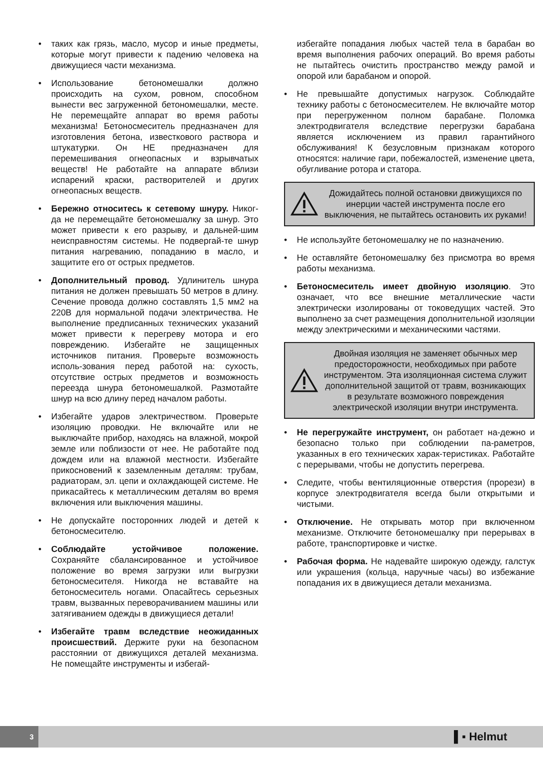• таких как грязь, масло, мусор и иные предметы, которые могут привести к падению человека на движущиеся части механизма.
• Использование бетономешалки должно происходить на сухом, ровном, способном вынести вес загруженной бетономешалки, месте. Не перемещайте аппарат во время работы механизма! Бетоносмеситель предназначен для изготовления бетона, известкового раствора и штукатурки. Он НЕ предназначен для перемешивания огнеопасных и взрывчатых веществ! Не работайте на аппарате вблизи испарений краски, растворителей и других огнеопасных веществ.
• Бережно относитесь к сетевому шнуру. Никог-да не перемещайте бетономешалку за шнур. Это может привести к его разрыву, и дальней-шим неисправностям системы. Не подвергай-те шнур питания нагреванию, попаданию в масло, и защитите его от острых предметов.
• Дополнительный провод. Удлинитель шнура питания не должен превышать 50 метров в длину. Сечение провода должно составлять 1,5 мм2 на 220В для нормальной подачи электричества. Не выполнение предписанных технических указаний может привести к перегреву мотора и его повреждению. Избегайте не защищенных источников питания. Проверьте возможность исполь-зования перед работой на: сухость, отсутствие острых предметов и возможность переезда шнура бетономешалкой. Размотайте шнур на всю длину перед началом работы.
• Избегайте ударов электричеством. Проверьте изоляцию проводки. Не включайте или не выключайте прибор, находясь на влажной, мокрой земле или поблизости от нее. Не работайте под дождем или на влажной местности. Избегайте прикосновений к заземленным деталям: трубам, радиаторам, эл. цепи и охлаждающей системе. Не прикасайтесь к металлическим деталям во время включения или выключения машины.
• Не допускайте посторонних людей и детей к бетоносмесителю.
• Соблюдайте устойчивое положение. Сохраняйте сбалансированное и устойчивое положение во время загрузки или выгрузки бетоносмесителя. Никогда не вставайте на бетоносмеситель ногами. Опасайтесь серьезных травм, вызванных переворачиванием машины или затягиванием одежды в движущиеся детали!
• Избегайте травм вследствие неожиданных происшествий. Держите руки на безопасном расстоянии от движущихся деталей механизма. Не помещайте инструменты и избегай-
избегайте попадания любых частей тела в барабан во время выполнения рабочих операций. Во время работы не пытайтесь очистить пространство между рамой и опорой или барабаном и опорой.
• Не превышайте допустимых нагрузок. Соблюдайте технику работы с бетоносмесителем. Не включайте мотор при перегруженном полном барабане. Поломка электродвигателя вследствие перегрузки барабана является исключением из правил гарантийного обслуживания! К безусловным признакам которого относятся: наличие гари, побежалостей, изменение цвета, обугливание ротора и статора.
Дожидайтесь полной остановки движущихся по инерции частей инструмента после его выключения, не пытайтесь остановить их руками!
• Не используйте бетономешалку не по назначению.
• Не оставляйте бетономешалку без присмотра во время работы механизма.
• Бетоносмеситель имеет двойную изоляцию. Это означает, что все внешние металлические части электрически изолированы от токоведущих частей. Это выполнено за счет размещения дополнительной изоляции между электрическими и механическими частями.
Двойная изоляция не заменяет обычных мер предосторожности, необходимых при работе инструментом. Эта изоляционная система служит дополнительной защитой от травм, возникающих в результате возможного повреждения электрической изоляции внутри инструмента.
• Не перегружайте инструмент, он работает на-дежно и безопасно только при соблюдении па-раметров, указанных в его технических харак-теристиках. Работайте с перерывами, чтобы не допустить перегрева.
• Следите, чтобы вентиляционные отверстия (прорези) в корпусе электродвигателя всегда были открытыми и чистыми.
• Отключение. Не открывать мотор при включенном механизме. Отключите бетономешалку при перерывах в работе, транспортировке и чистке.
• Рабочая форма. Не надевайте широкую одежду, галстук или украшения (кольца, наручные часы) во избежание попадания их в движущиеся детали механизма.
3 ▌▪ Helmut